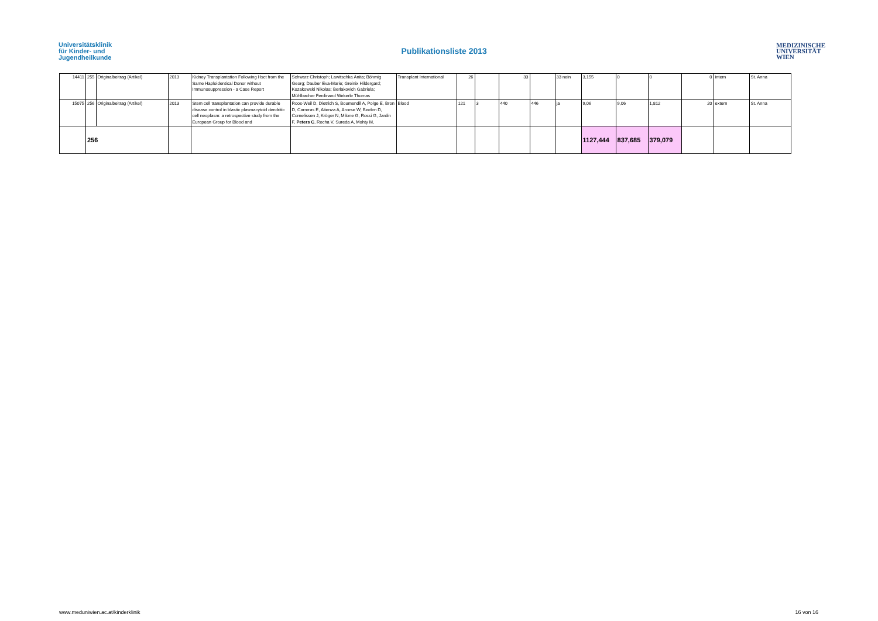Universitätsklinik
für Kinder- und
Jugendheilkunde
Publikationsliste 2013
MEDIZINISCHE
UNIVERSITÄT
WIEN
| 14411 | 255 | Originalbeitrag (Artikel) | 2013 | Kidney Transplantation Following Hsct from the Same Haploidentical Donor without Immunosuppression - a Case Report | Schwarz Christoph; Lawitschka Anita; Böhmig Georg; Dauber Eva-Marie; Greinix Hildergard; Kozakowski Nikolas; Berlakovich Gabriela; Mühlbacher Ferdinand Wekerle Thomas | Transplant International | 26 | | 33 | | 33 nein | 3,155 | 0 | 0 | 0 | intern | St. Anna |
| 15075 | 256 | Originalbeitrag (Artikel) | 2013 | Stem cell transplantation can provide durable disease control in blastic plasmacytoid dendritic cell neoplasm: a retrospective study from the European Group for Blood and | Roos-Weil D, Dietrich S, Boumendil A, Polge E, Bron D, Carreras E, Atienza A, Arcese W, Beelen D, Cornelissen J, Kröger N, Milone G, Rossi G, Jardin F, Peters C , Rocha V, Sureda A, Mohty M, | Blood | 121 | 3 | 440 | 446 | ja | 9,06 | 9,06 | 1,812 | 20 | extern | St. Anna |
| | 256 | | | | | | | | | | | 1127,444 | 837,685 | 379,079 | | | |
www.meduniwien.ac.at/kinderklinik
16 von 16